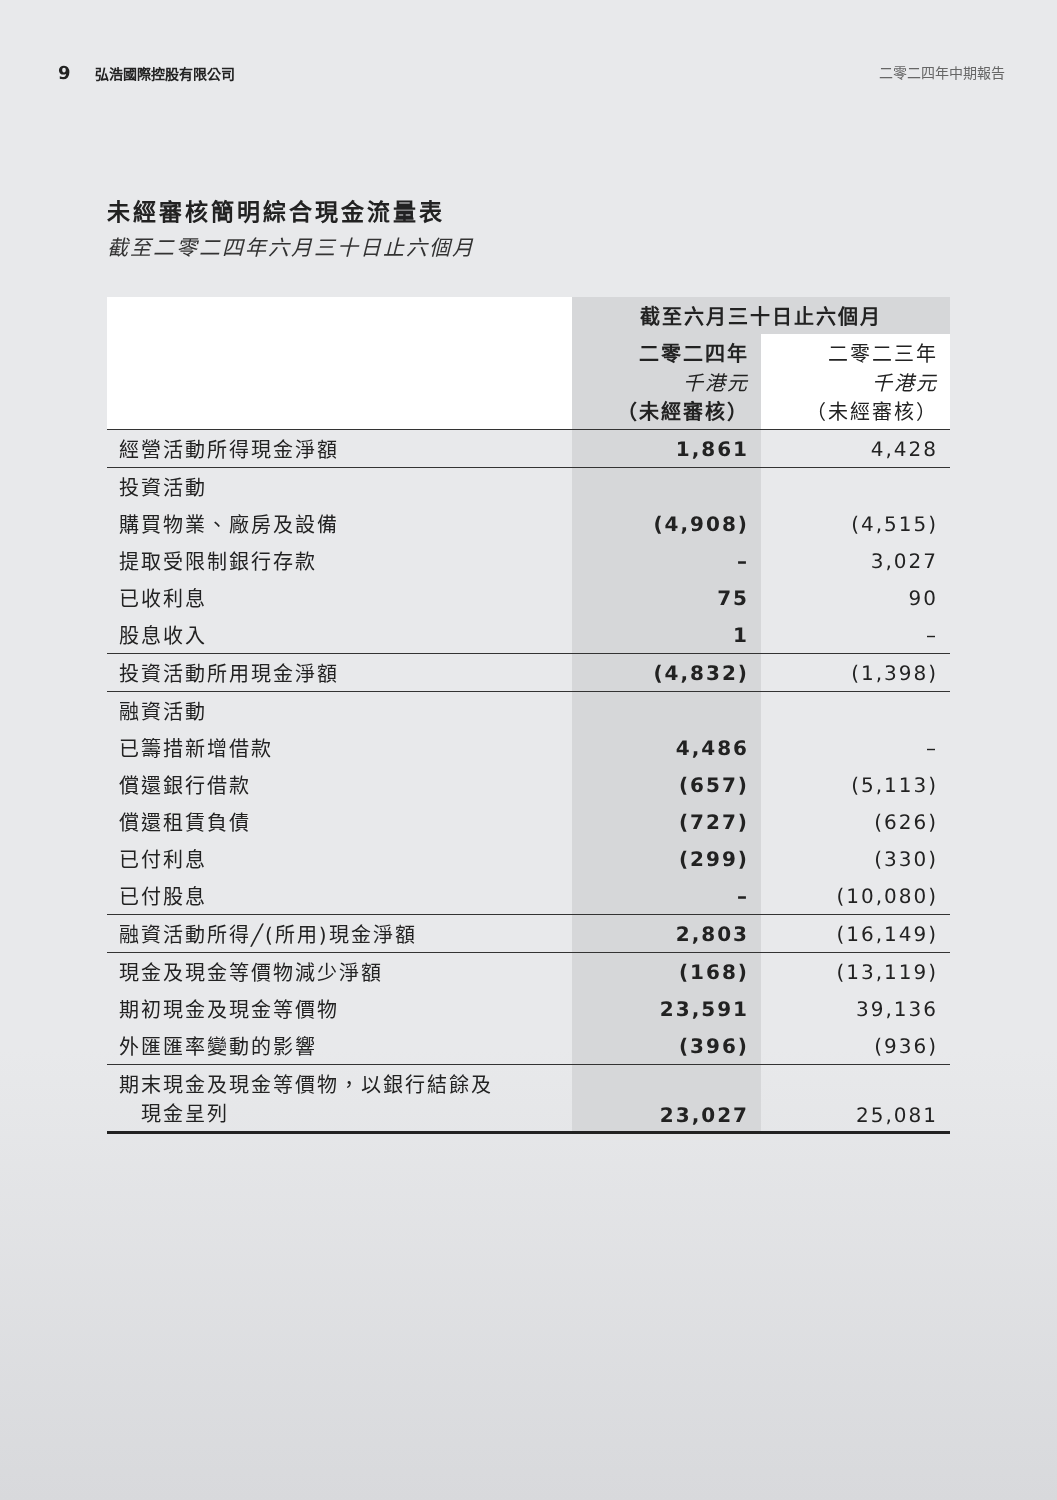9 弘浩國際控股有限公司 二零二四年中期報告
未經審核簡明綜合現金流量表
截至二零二四年六月三十日止六個月
| | 截至六月三十日止六個月 | |
| --- | --- | --- |
| | 二零二四年 千港元 （未經審核） | 二零二三年 千港元 （未經審核） |
| 經營活動所得現金淨額 | 1,861 | 4,428 |
| 投資活動 | | |
| 購買物業、廠房及設備 | (4,908) | (4,515) |
| 提取受限制銀行存款 | – | 3,027 |
| 已收利息 | 75 | 90 |
| 股息收入 | 1 | – |
| 投資活動所用現金淨額 | (4,832) | (1,398) |
| 融資活動 | | |
| 已籌措新增借款 | 4,486 | – |
| 償還銀行借款 | (657) | (5,113) |
| 償還租賃負債 | (727) | (626) |
| 已付利息 | (299) | (330) |
| 已付股息 | – | (10,080) |
| 融資活動所得╱(所用)現金淨額 | 2,803 | (16,149) |
| 現金及現金等價物減少淨額 | (168) | (13,119) |
| 期初現金及現金等價物 | 23,591 | 39,136 |
| 外匯匯率變動的影響 | (396) | (936) |
| 期末現金及現金等價物，以銀行結餘及 現金呈列 | 23,027 | 25,081 |